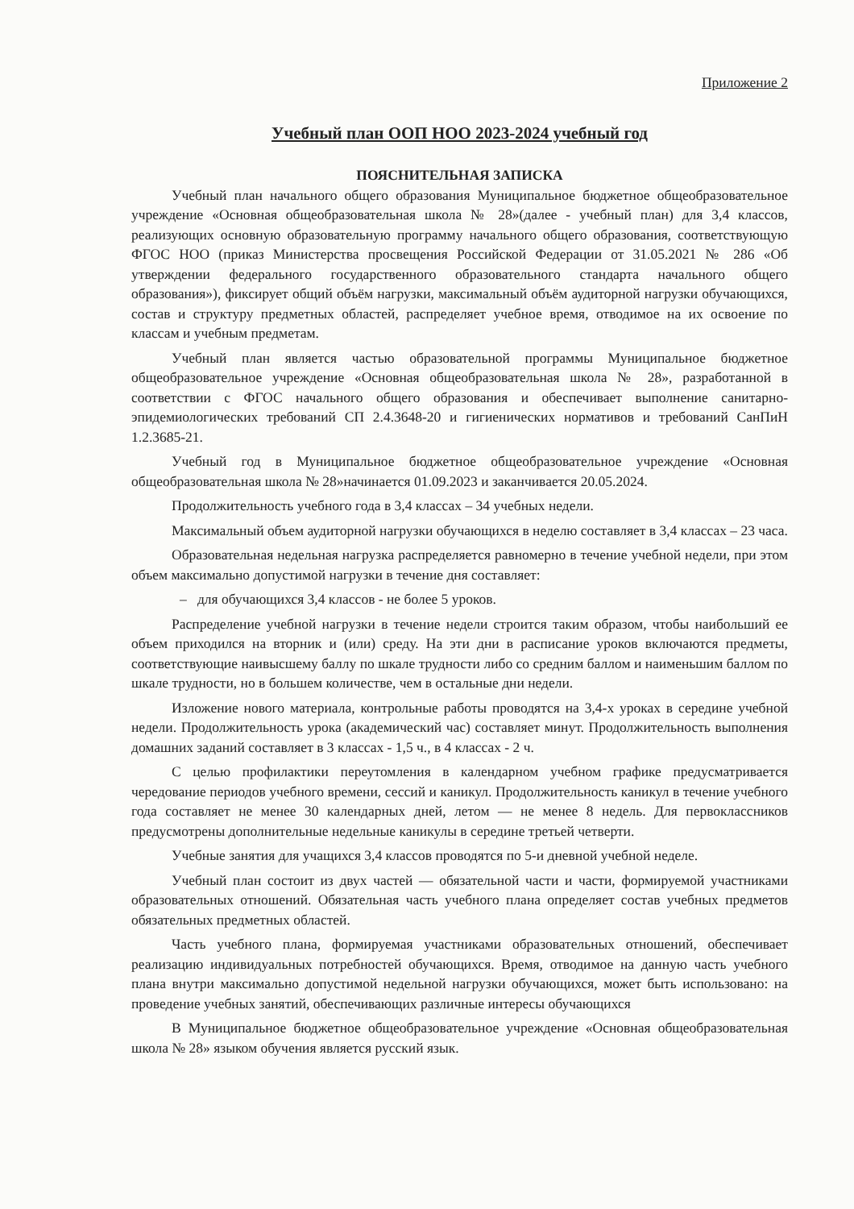Приложение 2
Учебный план ООП НОО 2023-2024 учебный год
ПОЯСНИТЕЛЬНАЯ ЗАПИСКА
Учебный план начального общего образования Муниципальное бюджетное общеобразовательное учреждение «Основная общеобразовательная школа № 28»(далее - учебный план) для 3,4 классов, реализующих основную образовательную программу начального общего образования, соответствующую ФГОС НОО (приказ Министерства просвещения Российской Федерации от 31.05.2021 № 286 «Об утверждении федерального государственного образовательного стандарта начального общего образования»), фиксирует общий объём нагрузки, максимальный объём аудиторной нагрузки обучающихся, состав и структуру предметных областей, распределяет учебное время, отводимое на их освоение по классам и учебным предметам.
Учебный план является частью образовательной программы Муниципальное бюджетное общеобразовательное учреждение «Основная общеобразовательная школа № 28», разработанной в соответствии с ФГОС начального общего образования и обеспечивает выполнение санитарно-эпидемиологических требований СП 2.4.3648-20 и гигиенических нормативов и требований СанПиН 1.2.3685-21.
Учебный год в Муниципальное бюджетное общеобразовательное учреждение «Основная общеобразовательная школа № 28»начинается 01.09.2023 и заканчивается 20.05.2024.
Продолжительность учебного года в 3,4 классах – 34 учебных недели.
Максимальный объем аудиторной нагрузки обучающихся в неделю составляет в 3,4 классах – 23 часа.
Образовательная недельная нагрузка распределяется равномерно в течение учебной недели, при этом объем максимально допустимой нагрузки в течение дня составляет:
– для обучающихся 3,4 классов - не более 5 уроков.
Распределение учебной нагрузки в течение недели строится таким образом, чтобы наибольший ее объем приходился на вторник и (или) среду. На эти дни в расписание уроков включаются предметы, соответствующие наивысшему баллу по шкале трудности либо со средним баллом и наименьшим баллом по шкале трудности, но в большем количестве, чем в остальные дни недели.
Изложение нового материала, контрольные работы проводятся на 3,4-х уроках в середине учебной недели. Продолжительность урока (академический час) составляет минут. Продолжительность выполнения домашних заданий составляет в 3 классах - 1,5 ч., в 4 классах - 2 ч.
С целью профилактики переутомления в календарном учебном графике предусматривается чередование периодов учебного времени, сессий и каникул. Продолжительность каникул в течение учебного года составляет не менее 30 календарных дней, летом — не менее 8 недель. Для первоклассников предусмотрены дополнительные недельные каникулы в середине третьей четверти.
Учебные занятия для учащихся 3,4 классов проводятся по 5-и дневной учебной неделе.
Учебный план состоит из двух частей — обязательной части и части, формируемой участниками образовательных отношений. Обязательная часть учебного плана определяет состав учебных предметов обязательных предметных областей.
Часть учебного плана, формируемая участниками образовательных отношений, обеспечивает реализацию индивидуальных потребностей обучающихся. Время, отводимое на данную часть учебного плана внутри максимально допустимой недельной нагрузки обучающихся, может быть использовано: на проведение учебных занятий, обеспечивающих различные интересы обучающихся
В Муниципальное бюджетное общеобразовательное учреждение «Основная общеобразовательная школа № 28» языком обучения является русский язык.